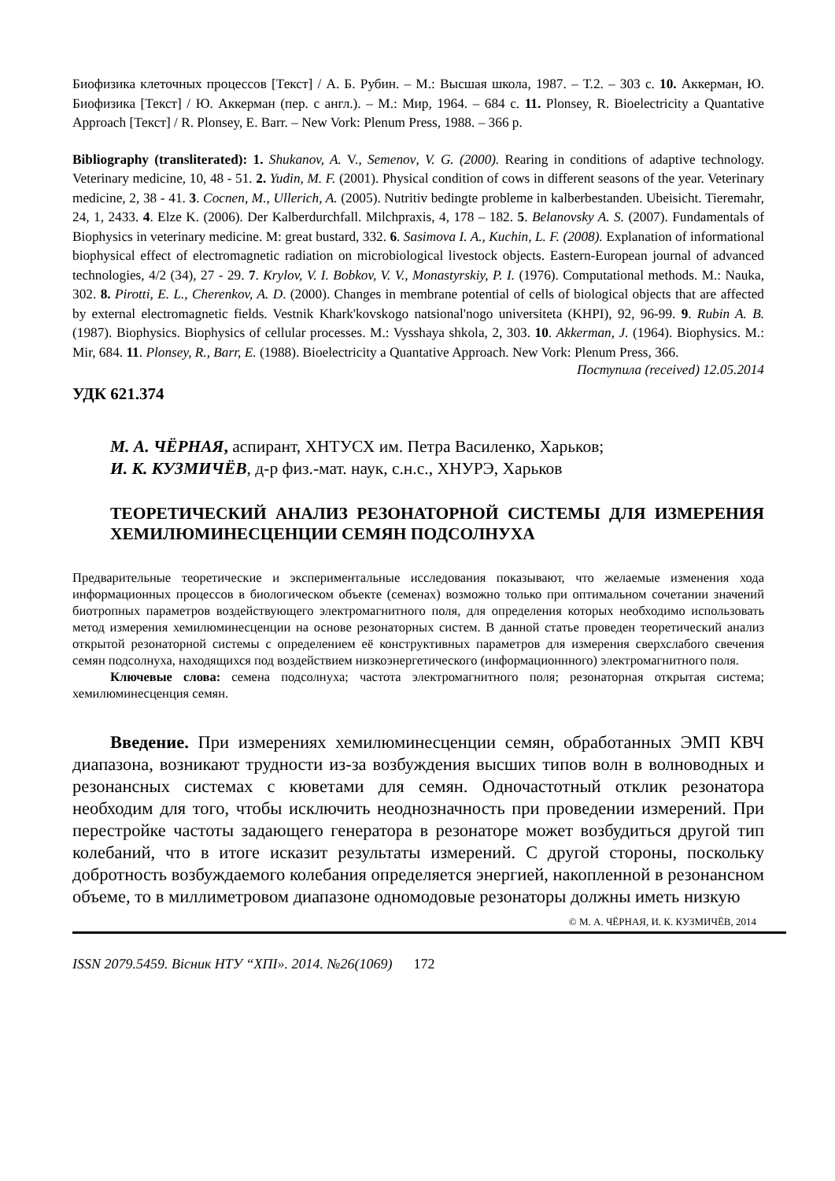Биофизика клеточных процессов [Текст] / А. Б. Рубин. – М.: Высшая школа, 1987. – Т.2. – 303 с. 10. Аккерман, Ю. Биофизика [Текст] / Ю. Аккерман (пер. с англ.). – М.: Мир, 1964. – 684 с. 11. Plonsey, R. Bioelectricity a Quantative Approach [Текст] / R. Plonsey, E. Barr. – New Vork: Plenum Press, 1988. – 366 p.
Bibliography (transliterated): 1. Shukanov, A. V., Semenov, V. G. (2000). Rearing in conditions of adaptive technology. Veterinary medicine, 10, 48 - 51. 2. Yudin, M. F. (2001). Physical condition of cows in different seasons of the year. Veterinary medicine, 2, 38 - 41. 3. Cocnen, M., Ullerich, A. (2005). Nutritiv bedingte probleme in kalberbestanden. Ubeisicht. Tieremahr, 24, 1, 2433. 4. Elze K. (2006). Der Kalberdurchfall. Milchpraxis, 4, 178 – 182. 5. Belanovsky A. S. (2007). Fundamentals of Biophysics in veterinary medicine. M: great bustard, 332. 6. Sasimova I. A., Kuchin, L. F. (2008). Explanation of informational biophysical effect of electromagnetic radiation on microbiological livestock objects. Eastern-European journal of advanced technologies, 4/2 (34), 27 - 29. 7. Krylov, V. I. Bobkov, V. V., Monastyrskiy, P. I. (1976). Computational methods. M.: Nauka, 302. 8. Pirotti, E. L., Cherenkov, A. D. (2000). Changes in membrane potential of cells of biological objects that are affected by external electromagnetic fields. Vestnik Khark'kovskogo natsional'nogo universiteta (KHPI), 92, 96-99. 9. Rubin A. B. (1987). Biophysics. Biophysics of cellular processes. M.: Vysshaya shkola, 2, 303. 10. Akkerman, J. (1964). Biophysics. M.: Mir, 684. 11. Plonsey, R., Barr, E. (1988). Bioelectricity a Quantative Approach. New Vork: Plenum Press, 366.
Поступила (received) 12.05.2014
УДК 621.374
М. А. ЧЁРНАЯ, аспирант, ХНТУСХ им. Петра Василенко, Харьков;
И. К. КУЗМИЧЁВ, д-р физ.-мат. наук, с.н.с., ХНУРЭ, Харьков
ТЕОРЕТИЧЕСКИЙ АНАЛИЗ РЕЗОНАТОРНОЙ СИСТЕМЫ ДЛЯ ИЗМЕРЕНИЯ ХЕМИЛЮМИНЕСЦЕНЦИИ СЕМЯН ПОДСОЛНУХА
Предварительные теоретические и экспериментальные исследования показывают, что желаемые изменения хода информационных процессов в биологическом объекте (семенах) возможно только при оптимальном сочетании значений биотропных параметров воздействующего электромагнитного поля, для определения которых необходимо использовать метод измерения хемилюминесценции на основе резонаторных систем. В данной статье проведен теоретический анализ открытой резонаторной системы с определением её конструктивных параметров для измерения сверхслабого свечения семян подсолнуха, находящихся под воздействием низкоэнергетического (информационнного) электромагнитного поля.
Ключевые слова: семена подсолнуха; частота электромагнитного поля; резонаторная открытая система; хемилюминесценция семян.
Введение. При измерениях хемилюминесценции семян, обработанных ЭМП КВЧ диапазона, возникают трудности из-за возбуждения высших типов волн в волноводных и резонансных системах с кюветами для семян. Одночастотный отклик резонатора необходим для того, чтобы исключить неоднозначность при проведении измерений. При перестройке частоты задающего генератора в резонаторе может возбудиться другой тип колебаний, что в итоге исказит результаты измерений. С другой стороны, поскольку добротность возбуждаемого колебания определяется энергией, накопленной в резонансном объеме, то в миллиметровом диапазоне одномодовые резонаторы должны иметь низкую
© М. А. ЧЁРНАЯ, И. К. КУЗМИЧЁВ, 2014
ISSN 2079.5459. Вісник НТУ “ХПІ». 2014. №26(1069) 172